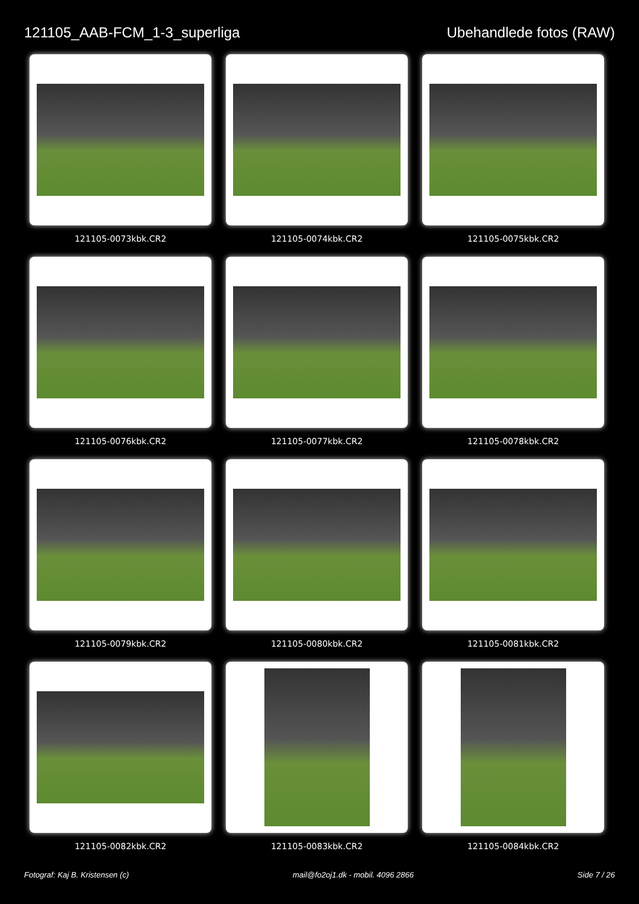121105_AAB-FCM_1-3_superliga Ubehandlede fotos (RAW)
121105-0073kbk.CR2
121105-0074kbk.CR2
121105-0075kbk.CR2
121105-0076kbk.CR2
121105-0077kbk.CR2
121105-0078kbk.CR2
121105-0079kbk.CR2
121105-0080kbk.CR2
121105-0081kbk.CR2
121105-0082kbk.CR2
121105-0083kbk.CR2
121105-0084kbk.CR2
Fotograf: Kaj B. Kristensen (c) mail@fo2oj1.dk - mobil. 4096 2866 Side 7 / 26